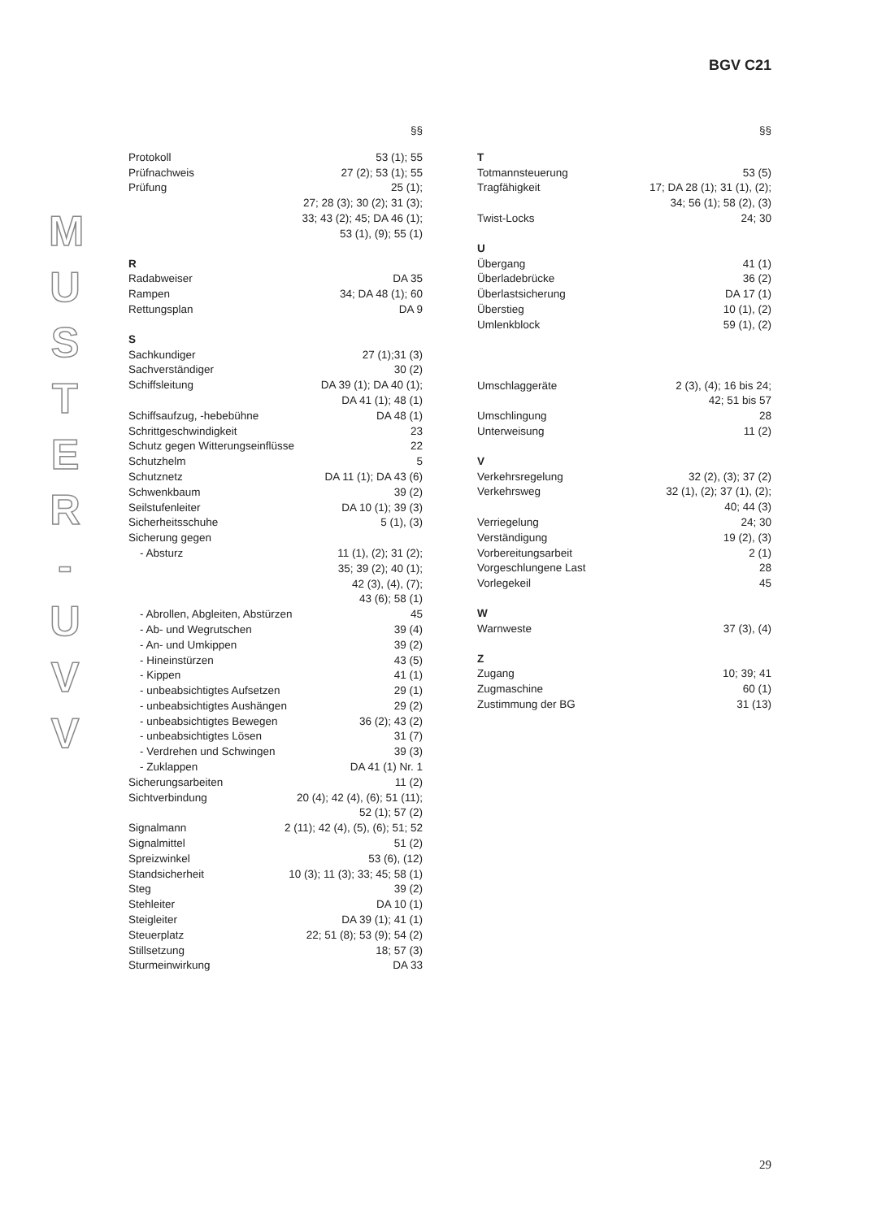BGV C21
M
U
S
T
E
R
-
U
V
V
§§
Protokoll 53 (1); 55
Prüfnachweis 27 (2); 53 (1); 55
Prüfung 25 (1);
27; 28 (3); 30 (2); 31 (3);
33; 43 (2); 45; DA 46 (1);
53 (1), (9); 55 (1)
R
Radabweiser DA 35
Rampen 34; DA 48 (1); 60
Rettungsplan DA 9
S
Sachkundiger 27 (1);31 (3)
Sachverständiger 30 (2)
Schiffsleitung DA 39 (1); DA 40 (1);
DA 41 (1); 48 (1)
Schiffsaufzug, -hebebühne DA 48 (1)
Schrittgeschwindigkeit 23
Schutz gegen Witterungseinflüsse 22
Schutzhelm 5
Schutznetz DA 11 (1); DA 43 (6)
Schwenkbaum 39 (2)
Seilstufenleiter DA 10 (1); 39 (3)
Sicherheitsschuhe 5 (1), (3)
Sicherung gegen
- Absturz 11 (1), (2); 31 (2);
35; 39 (2); 40 (1);
42 (3), (4), (7);
43 (6); 58 (1)
- Abrollen, Abgleiten, Abstürzen 45
- Ab- und Wegrutschen 39 (4)
- An- und Umkippen 39 (2)
- Hineinstürzen 43 (5)
- Kippen 41 (1)
- unbeabsichtigtes Aufsetzen 29 (1)
- unbeabsichtigtes Aushängen 29 (2)
- unbeabsichtigtes Bewegen 36 (2); 43 (2)
- unbeabsichtigtes Lösen 31 (7)
- Verdrehen und Schwingen 39 (3)
- Zuklappen DA 41 (1) Nr. 1
Sicherungsarbeiten 11 (2)
Sichtverbindung 20 (4); 42 (4), (6); 51 (11);
52 (1); 57 (2)
Signalmann 2 (11); 42 (4), (5), (6); 51; 52
Signalmittel 51 (2)
Spreizwinkel 53 (6), (12)
Standsicherheit 10 (3); 11 (3); 33; 45; 58 (1)
Steg 39 (2)
Stehleiter DA 10 (1)
Steigleiter DA 39 (1); 41 (1)
Steuerplatz 22; 51 (8); 53 (9); 54 (2)
Stillsetzung 18; 57 (3)
Sturmeinwirkung DA 33
§§
T
Totmannsteuerung 53 (5)
Tragfähigkeit 17; DA 28 (1); 31 (1), (2);
34; 56 (1); 58 (2), (3)
Twist-Locks 24; 30
U
Übergang 41 (1)
Überladebrücke 36 (2)
Überlastsicherung DA 17 (1)
Überstieg 10 (1), (2)
Umlenkblock 59 (1), (2)
Umschlaggeräte 2 (3), (4); 16 bis 24;
42; 51 bis 57
Umschlingung 28
Unterweisung 11 (2)
V
Verkehrsregelung 32 (2), (3); 37 (2)
Verkehrsweg 32 (1), (2); 37 (1), (2);
40; 44 (3)
Verriegelung 24; 30
Verständigung 19 (2), (3)
Vorbereitungsarbeit 2 (1)
Vorgeschlungene Last 28
Vorlegekeil 45
W
Warnweste 37 (3), (4)
Z
Zugang 10; 39; 41
Zugmaschine 60 (1)
Zustimmung der BG 31 (13)
29